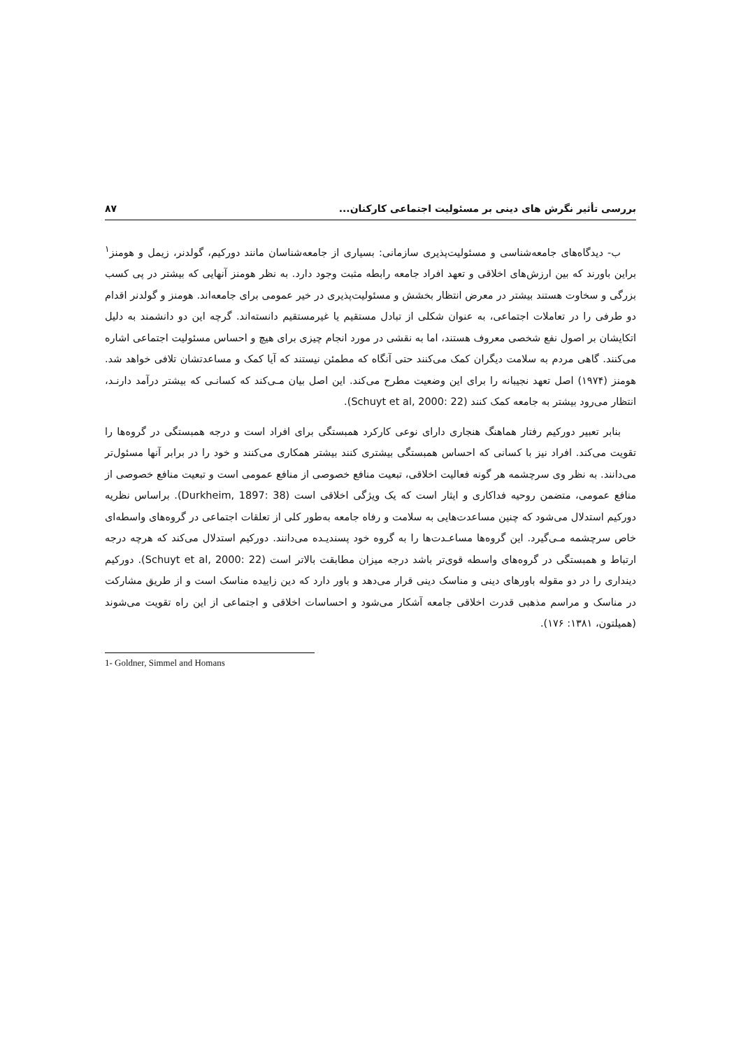بررسی تأثیر نگرش های دینی بر مسئولیت اجتماعی کارکنان... ۸۷
ب- دیدگاه‌های جامعه‌شناسی و مسئولیت‌پذیری سازمانی: بسیاری از جامعه‌شناسان مانند دورکیم، گولدنر، زیمل و هومنز<sup>۱</sup> براین باورند که بین ارزش‌های اخلاقی و تعهد افراد جامعه رابطه مثبت وجود دارد. به نظر هومنز آنهایی که بیشتر در پی کسب بزرگی و سخاوت هستند بیشتر در معرض انتظار بخشش و مسئولیت‌پذیری در خیر عمومی برای جامعه‌اند. هومنز و گولدنر اقدام دو طرفی را در تعاملات اجتماعی، به عنوان شکلی از تبادل مستقیم یا غیرمستقیم دانسته‌اند. گرچه این دو دانشمند به دلیل اتکایشان بر اصول نفع شخصی معروف هستند، اما به نقشی در مورد انجام چیزی برای هیچ و احساس مسئولیت اجتماعی اشاره می‌کنند. گاهی مردم به سلامت دیگران کمک می‌کنند حتی آنگاه که مطمئن نیستند که آیا کمک و مساعدتشان تلافی خواهد شد. هومنز (۱۹۷۴) اصل تعهد نجیبانه را برای این وضعیت مطرح می‌کند. این اصل بیان مـی‌کند که کسانـی که بیشتر درآمد دارنـد، انتظار می‌رود بیشتر به جامعه کمک کنند (Schuyt et al, 2000: 22).
بنابر تعبیر دورکیم رفتار هماهنگ هنجاری دارای نوعی کارکرد همبستگی برای افراد است و درجه همبستگی در گروه‌ها را تقویت می‌کند. افراد نیز با کسانی که احساس همبستگی بیشتری کنند بیشتر همکاری می‌کنند و خود را در برابر آنها مسئول‌تر می‌دانند. به نظر وی سرچشمه هر گونه فعالیت اخلاقی، تبعیت منافع خصوصی از منافع عمومی است و تبعیت منافع خصوصی از منافع عمومی، متضمن روحیه فداکاری و ایثار است که یک ویژگی اخلاقی است (Durkheim, 1897: 38). براساس نظریه دورکیم استدلال می‌شود که چنین مساعدت‌هایی به سلامت و رفاه جامعه به‌طور کلی از تعلقات اجتماعی در گروه‌های واسطه‌ای خاص سرچشمه مـی‌گیرد. این گروه‌ها مساعـدت‌ها را به گروه خود پسندیـده می‌دانند. دورکیم استدلال می‌کند که هرچه درجه ارتباط و همبستگی در گروه‌های واسطه قوی‌تر باشد درجه میزان مطابقت بالاتر است (Schuyt et al, 2000: 22). دورکیم دینداری را در دو مقوله باورهای دینی و مناسک دینی قرار می‌دهد و باور دارد که دین زاییده مناسک است و از طریق مشارکت در مناسک و مراسم مذهبی قدرت اخلاقی جامعه آشکار می‌شود و احساسات اخلاقی و اجتماعی از این راه تقویت می‌شوند (همیلتون، ۱۳۸۱: ۱۷۶).
1- Goldner, Simmel and Homans